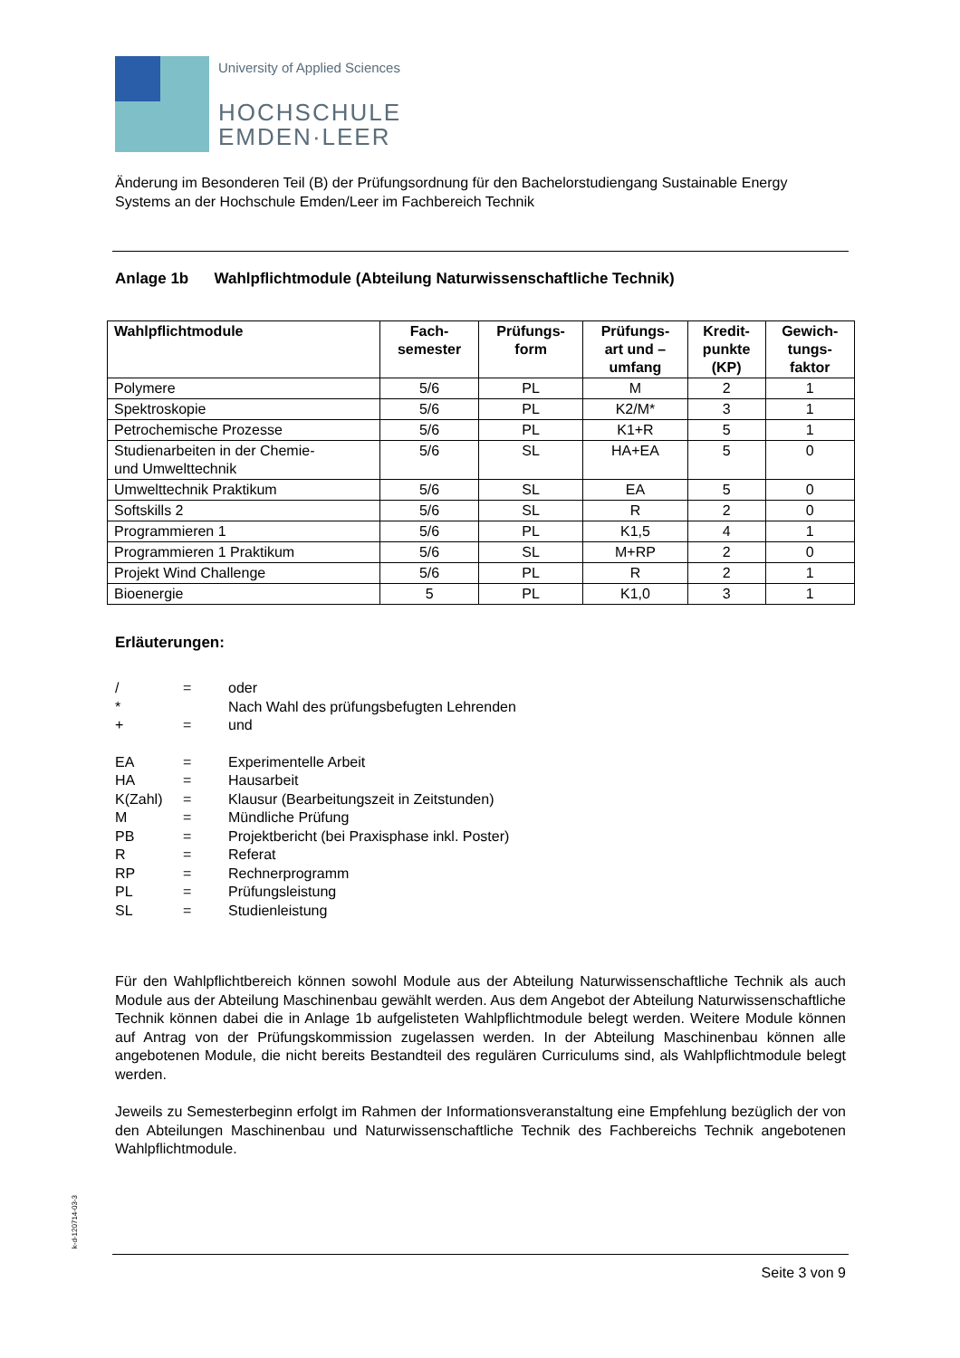University of Applied Sciences
HOCHSCHULE
EMDEN·LEER
Änderung im Besonderen Teil (B) der Prüfungsordnung für den Bachelorstudiengang Sustainable Energy
Systems an der Hochschule Emden/Leer im Fachbereich Technik
Anlage 1b Wahlpflichtmodule (Abteilung Naturwissenschaftliche Technik)
| Wahlpflichtmodule | Fach- semester | Prüfungs- form | Prüfungs- art und – umfang | Kredit- punkte (KP) | Gewich- tungs- faktor |
| --- | --- | --- | --- | --- | --- |
| Polymere | 5/6 | PL | M | 2 | 1 |
| Spektroskopie | 5/6 | PL | K2/M* | 3 | 1 |
| Petrochemische Prozesse | 5/6 | PL | K1+R | 5 | 1 |
| Studienarbeiten in der Chemie- und Umwelttechnik | 5/6 | SL | HA+EA | 5 | 0 |
| Umwelttechnik Praktikum | 5/6 | SL | EA | 5 | 0 |
| Softskills 2 | 5/6 | SL | R | 2 | 0 |
| Programmieren 1 | 5/6 | PL | K1,5 | 4 | 1 |
| Programmieren 1 Praktikum | 5/6 | SL | M+RP | 2 | 0 |
| Projekt Wind Challenge | 5/6 | PL | R | 2 | 1 |
| Bioenergie | 5 | PL | K1,0 | 3 | 1 |
Erläuterungen:
/ = oder
* Nach Wahl des prüfungsbefugten Lehrenden
+ = und
EA = Experimentelle Arbeit
HA = Hausarbeit
K(Zahl) = Klausur (Bearbeitungszeit in Zeitstunden)
M = Mündliche Prüfung
PB = Projektbericht (bei Praxisphase inkl. Poster)
R = Referat
RP = Rechnerprogramm
PL = Prüfungsleistung
SL = Studienleistung
Für den Wahlpflichtbereich können sowohl Module aus der Abteilung Naturwissenschaftliche Technik als auch Module aus der Abteilung Maschinenbau gewählt werden. Aus dem Angebot der Abteilung Naturwissenschaftliche Technik können dabei die in Anlage 1b aufgelisteten Wahlpflichtmodule belegt werden. Weitere Module können auf Antrag von der Prüfungskommission zugelassen werden. In der Abteilung Maschinenbau können alle angebotenen Module, die nicht bereits Bestandteil des regulären Curriculums sind, als Wahlpflichtmodule belegt werden.
Jeweils zu Semesterbeginn erfolgt im Rahmen der Informationsveranstaltung eine Empfehlung bezüglich der von den Abteilungen Maschinenbau und Naturwissenschaftliche Technik des Fachbereichs Technik angebotenen Wahlpflichtmodule.
k-d-120714-03-3
Seite 3 von 9